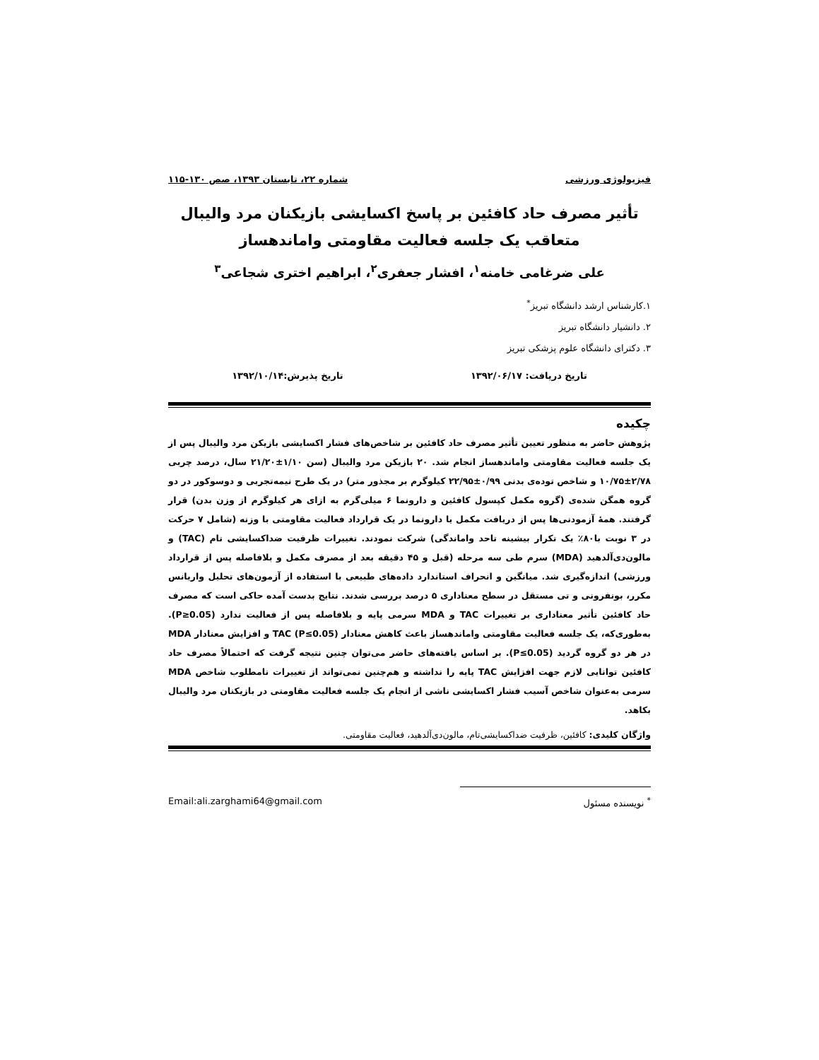فیزیولوژی ورزشی شماره ۲۲، تابستان ۱۳۹۳، صص ۱۳۰-۱۱۵
تأثیر مصرف حاد کافئین بر پاسخ اکسایشی بازیکنان مرد والیبال متعاقب یک جلسه فعالیت مقاومتی واماندهساز
علی ضرغامی خامنه<sup>۱</sup>، افشار جعفری<sup>۲</sup>، ابراهیم اختری شجاعی<sup>۳</sup>
۱.کارشناس ارشد دانشگاه تبریز<sup>*</sup>
۲. دانشیار دانشگاه تبریز
۳. دکترای دانشگاه علوم پزشکی تبریز
تاریخ دریافت: ۱۳۹۲/۰۶/۱۷ تاریخ پذیرش:۱۳۹۲/۱۰/۱۴
چکیده
پژوهش حاضر به منظور تعیین تأثیر مصرف حاد کافئین بر شاخص‌های فشار اکسایشی بازیکن مرد والیبال پس از یک جلسه فعالیت مقاومتی واماندهساز انجام شد. ۲۰ بازیکن مرد والیبال (سن ۱/۱۰±۲۱/۲۰ سال، درصد چربی ۲/۷۸±۱۰/۷۵ و شاخص توده‌ی بدنی ۰/۹۹±۲۲/۹۵ کیلوگرم بر مجذور متر) در یک طرح نیمه‌تجربی و دوسوکور در دو گروه همگن شده‌ی (گروه مکمل کپسول کافئین و دارونما ۶ میلی‌گرم به ازای هر کیلوگرم از وزن بدن) قرار گرفتند. همهٔ آزمودنی‌ها پس از دریافت مکمل یا دارونما در یک قرارداد فعالیت مقاومتی با وزنه (شامل ۷ حرکت در ۳ نوبت با۸۰٪ یک تکرار بیشینه تاحد واماندگی) شرکت نمودند. تغییرات ظرفیت ضداکسایشی تام (TAC) و مالون‌دی‌آلدهید (MDA) سرم طی سه مرحله (قبل و ۴۵ دقیقه بعد از مصرف مکمل و بلافاصله پس از قرارداد ورزشی) اندازه‌گیری شد. میانگین و انحراف استاندارد داده‌های طبیعی با استفاده از آزمون‌های تحلیل واریانس مکرر، بونفرونی و تی مستقل در سطح معناداری ۵ درصد بررسی شدند. نتایج بدست آمده حاکی است که مصرف حاد کافئین تأثیر معناداری بر تغییرات TAC و MDA سرمی پایه و بلافاصله پس از فعالیت ندارد (P≥0.05). به‌طوری‌که، یک جلسه فعالیت مقاومتی واماندهساز باعث کاهش معنادار TAC (P≤0.05) و افزایش معنادار MDA در هر دو گروه گردید (P≤0.05). بر اساس یافته‌های حاضر می‌توان چنین نتیجه گرفت که احتمالاً مصرف حاد کافئین توانایی لازم جهت افزایش TAC پایه را نداشته و هم‌چنین نمی‌تواند از تغییرات نامطلوب شاخص MDA سرمی به‌عنوان شاخص آسیب فشار اکسایشی ناشی از انجام یک جلسه فعالیت مقاومتی در بازیکنان مرد والیبال بکاهد.
واژگان کلیدی: کافئین، ظرفیت ضداکسایشی‌تام، مالون‌دی‌آلدهید، فعالیت مقاومتی.
<sup>*</sup> نویسنده مسئول Email:ali.zarghami64@gmail.com